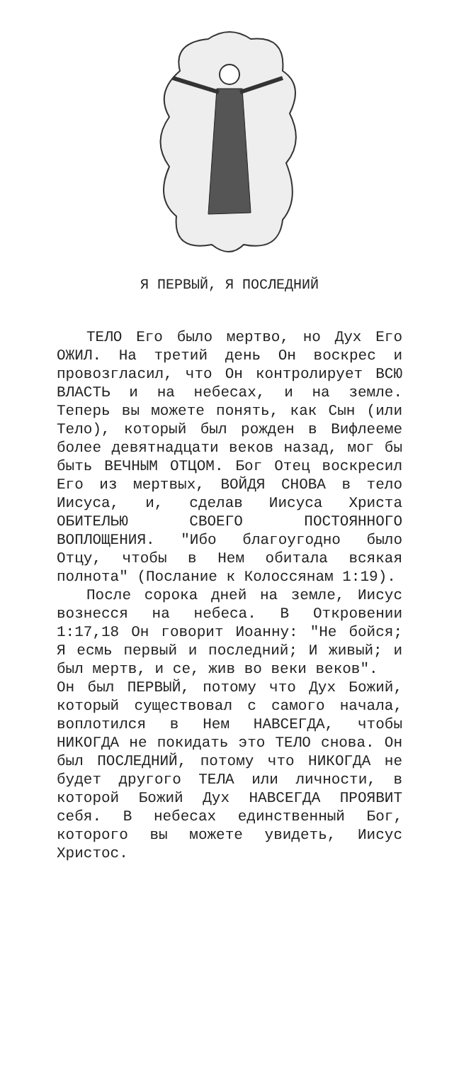Я ПЕРВЫЙ, Я ПОСЛЕДНИЙ
ТЕЛО Его было мертво, но Дух Его ОЖИЛ. На третий день Он воскрес и провозгласил, что Он контролирует ВСЮ ВЛАСТЬ и на небесах, и на земле. Теперь вы можете понять, как Сын (или Тело), который был рожден в Вифлееме более девятнадцати веков назад, мог бы быть ВЕЧНЫМ ОТЦОМ. Бог Отец воскресил Его из мертвых, ВОЙДЯ СНОВА в тело Иисуса, и, сделав Иисуса Христа ОБИТЕЛЬЮ СВОЕГО ПОСТОЯННОГО ВОПЛОЩЕНИЯ. "Ибо благоугодно было Отцу, чтобы в Нем обитала всякая полнота" (Послание к Колоссянам 1:19).
После сорока дней на земле, Иисус вознесся на небеса. В Откровении 1:17,18 Он говорит Иоанну: "Не бойся; Я есмь первый и последний; И живый; и был мертв, и се, жив во веки веков".
Он был ПЕРВЫЙ, потому что Дух Божий, который существовал с самого начала, воплотился в Нем НАВСЕГДА, чтобы НИКОГДА не покидать это ТЕЛО снова. Он был ПОСЛЕДНИЙ, потому что НИКОГДА не будет другого ТЕЛА или личности, в которой Божий Дух НАВСЕГДА ПРОЯВИТ себя. В небесах единственный Бог, которого вы можете увидеть, Иисус Христос.